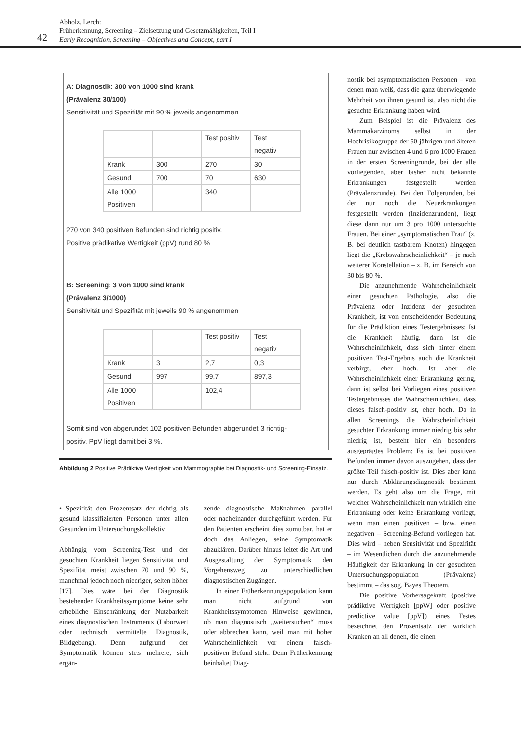42
Abholz, Lerch:
Früherkennung, Screening – Zielsetzung und Gesetzmäßigkeiten, Teil I
Early Recognition, Screening – Objectives and Concept, part I
A: Diagnostik: 300 von 1000 sind krank
(Prävalenz 30/100)
Sensitivität und Spezifität mit 90 % jeweils angenommen
| | | Test positiv | Test negativ |
| Krank | 300 | 270 | 30 |
| Gesund | 700 | 70 | 630 |
| Alle 1000 Positiven | | 340 | |
270 von 340 positiven Befunden sind richtig positiv.
Positive prädikative Wertigkeit (ppV) rund 80 %
B: Screening: 3 von 1000 sind krank
(Prävalenz 3/1000)
Sensitivität und Spezifität mit jeweils 90 % angenommen
| | | Test positiv | Test negativ |
| Krank | 3 | 2,7 | 0,3 |
| Gesund | 997 | 99,7 | 897,3 |
| Alle 1000 Positiven | | 102,4 | |
Somit sind von abgerundet 102 positiven Befunden abgerundet 3 richtig-
positiv. PpV liegt damit bei 3 %.
Abbildung 2 Positive Prädiktive Wertigkeit von Mammographie bei Diagnostik- und Screening-Einsatz.
• Spezifität den Prozentsatz der richtig als gesund klassifizierten Personen unter allen Gesunden im Untersuchungskollektiv.
Abhängig vom Screening-Test und der gesuchten Krankheit liegen Sensitivität und Spezifität meist zwischen 70 und 90 %, manchmal jedoch noch niedriger, selten höher [17]. Dies wäre bei der Diagnostik bestehender Krankheitssymptome keine sehr erhebliche Einschränkung der Nutzbarkeit eines diagnostischen Instruments (Laborwert oder technisch vermittelte Diagnostik, Bildgebung). Denn aufgrund der Symptomatik können stets mehrere, sich ergän-
zende diagnostische Maßnahmen parallel oder nacheinander durchgeführt werden. Für den Patienten erscheint dies zumutbar, hat er doch das Anliegen, seine Symptomatik abzuklären. Darüber hinaus leitet die Art und Ausgestaltung der Symptomatik den Vorgehensweg zu unterschiedlichen diagnostischen Zugängen.
In einer Früherkennungspopulation kann man nicht aufgrund von Krankheitssymptomen Hinweise gewinnen, ob man diagnostisch „weitersuchen“ muss oder abbrechen kann, weil man mit hoher Wahrscheinlichkeit vor einem falsch-positiven Befund steht. Denn Früherkennung beinhaltet Diag-
nostik bei asymptomatischen Personen – von denen man weiß, dass die ganz überwiegende Mehrheit von ihnen gesund ist, also nicht die gesuchte Erkrankung haben wird.
Zum Beispiel ist die Prävalenz des Mammakarzinoms selbst in der Hochrisikogruppe der 50-jährigen und älteren Frauen nur zwischen 4 und 6 pro 1000 Frauen in der ersten Screeningrunde, bei der alle vorliegenden, aber bisher nicht bekannte Erkrankungen festgestellt werden (Prävalenzrunde). Bei den Folgerunden, bei der nur noch die Neuerkrankungen festgestellt werden (Inzidenzrunden), liegt diese dann nur um 3 pro 1000 untersuchte Frauen. Bei einer „symptomatischen Frau“ (z. B. bei deutlich tastbarem Knoten) hingegen liegt die „Krebswahrscheinlichkeit“ – je nach weiterer Konstellation – z. B. im Bereich von 30 bis 80 %.
Die anzunehmende Wahrscheinlichkeit einer gesuchten Pathologie, also die Prävalenz oder Inzidenz der gesuchten Krankheit, ist von entscheidender Bedeutung für die Prädiktion eines Testergebnisses: Ist die Krankheit häufig, dann ist die Wahrscheinlichkeit, dass sich hinter einem positiven Test-Ergebnis auch die Krankheit verbirgt, eher hoch. Ist aber die Wahrscheinlichkeit einer Erkrankung gering, dann ist selbst bei Vorliegen eines positiven Testergebnisses die Wahrscheinlichkeit, dass dieses falsch-positiv ist, eher hoch. Da in allen Screenings die Wahrscheinlichkeit gesuchter Erkrankung immer niedrig bis sehr niedrig ist, besteht hier ein besonders ausgeprägtes Problem: Es ist bei positiven Befunden immer davon auszugehen, dass der größte Teil falsch-positiv ist. Dies aber kann nur durch Abklärungsdiagnostik bestimmt werden. Es geht also um die Frage, mit welcher Wahrscheinlichkeit nun wirklich eine Erkrankung oder keine Erkrankung vorliegt, wenn man einen positiven – bzw. einen negativen – Screening-Befund vorliegen hat. Dies wird – neben Sensitivität und Spezifität – im Wesentlichen durch die anzunehmende Häufigkeit der Erkrankung in der gesuchten Untersuchungspopulation (Prävalenz) bestimmt – das sog. Bayes Theorem.
Die positive Vorhersagekraft (positive prädiktive Wertigkeit [ppW] oder positive predictive value [ppV]) eines Testes bezeichnet den Prozentsatz der wirklich Kranken an all denen, die einen